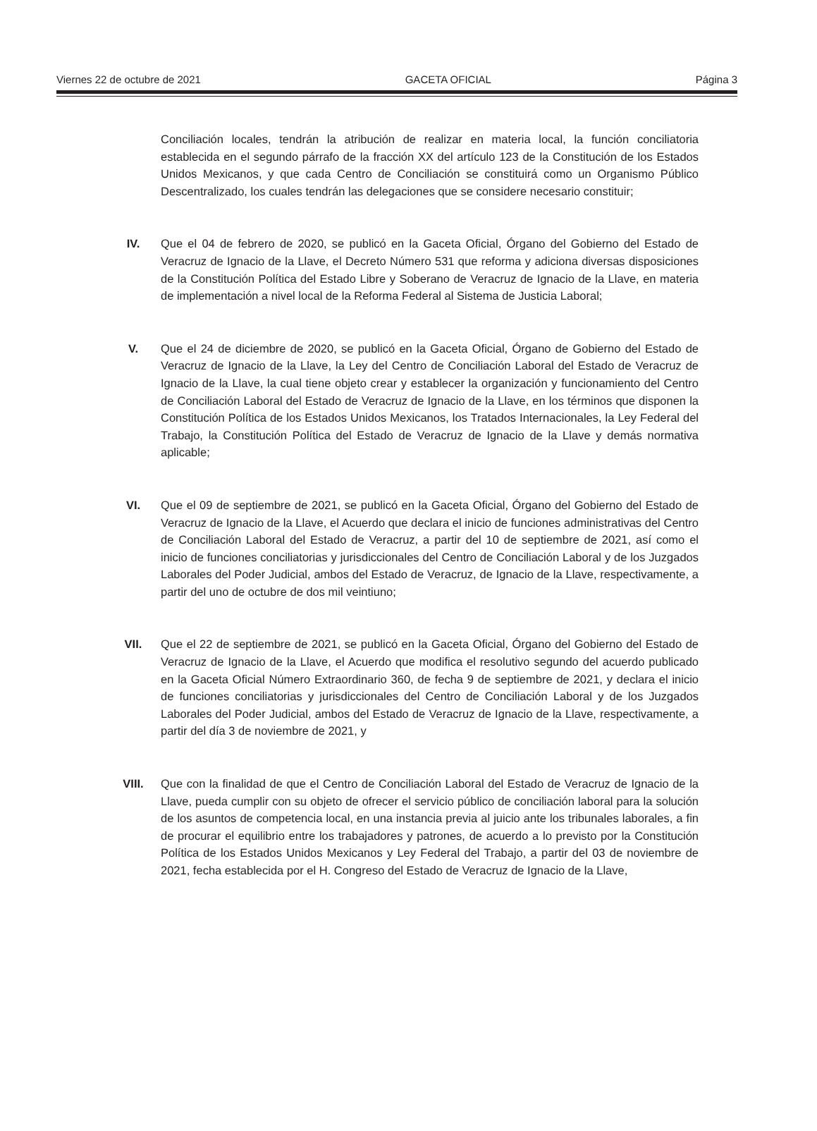Viernes 22 de octubre de 2021 GACETA OFICIAL Página 3
Conciliación locales, tendrán la atribución de realizar en materia local, la función conciliatoria establecida en el segundo párrafo de la fracción XX del artículo 123 de la Constitución de los Estados Unidos Mexicanos, y que cada Centro de Conciliación se constituirá como un Organismo Público Descentralizado, los cuales tendrán las delegaciones que se considere necesario constituir;
IV. Que el 04 de febrero de 2020, se publicó en la Gaceta Oficial, Órgano del Gobierno del Estado de Veracruz de Ignacio de la Llave, el Decreto Número 531 que reforma y adiciona diversas disposiciones de la Constitución Política del Estado Libre y Soberano de Veracruz de Ignacio de la Llave, en materia de implementación a nivel local de la Reforma Federal al Sistema de Justicia Laboral;
V. Que el 24 de diciembre de 2020, se publicó en la Gaceta Oficial, Órgano de Gobierno del Estado de Veracruz de Ignacio de la Llave, la Ley del Centro de Conciliación Laboral del Estado de Veracruz de Ignacio de la Llave, la cual tiene objeto crear y establecer la organización y funcionamiento del Centro de Conciliación Laboral del Estado de Veracruz de Ignacio de la Llave, en los términos que disponen la Constitución Política de los Estados Unidos Mexicanos, los Tratados Internacionales, la Ley Federal del Trabajo, la Constitución Política del Estado de Veracruz de Ignacio de la Llave y demás normativa aplicable;
VI. Que el 09 de septiembre de 2021, se publicó en la Gaceta Oficial, Órgano del Gobierno del Estado de Veracruz de Ignacio de la Llave, el Acuerdo que declara el inicio de funciones administrativas del Centro de Conciliación Laboral del Estado de Veracruz, a partir del 10 de septiembre de 2021, así como el inicio de funciones conciliatorias y jurisdiccionales del Centro de Conciliación Laboral y de los Juzgados Laborales del Poder Judicial, ambos del Estado de Veracruz, de Ignacio de la Llave, respectivamente, a partir del uno de octubre de dos mil veintiuno;
VII. Que el 22 de septiembre de 2021, se publicó en la Gaceta Oficial, Órgano del Gobierno del Estado de Veracruz de Ignacio de la Llave, el Acuerdo que modifica el resolutivo segundo del acuerdo publicado en la Gaceta Oficial Número Extraordinario 360, de fecha 9 de septiembre de 2021, y declara el inicio de funciones conciliatorias y jurisdiccionales del Centro de Conciliación Laboral y de los Juzgados Laborales del Poder Judicial, ambos del Estado de Veracruz de Ignacio de la Llave, respectivamente, a partir del día 3 de noviembre de 2021, y
VIII. Que con la finalidad de que el Centro de Conciliación Laboral del Estado de Veracruz de Ignacio de la Llave, pueda cumplir con su objeto de ofrecer el servicio público de conciliación laboral para la solución de los asuntos de competencia local, en una instancia previa al juicio ante los tribunales laborales, a fin de procurar el equilibrio entre los trabajadores y patrones, de acuerdo a lo previsto por la Constitución Política de los Estados Unidos Mexicanos y Ley Federal del Trabajo, a partir del 03 de noviembre de 2021, fecha establecida por el H. Congreso del Estado de Veracruz de Ignacio de la Llave,